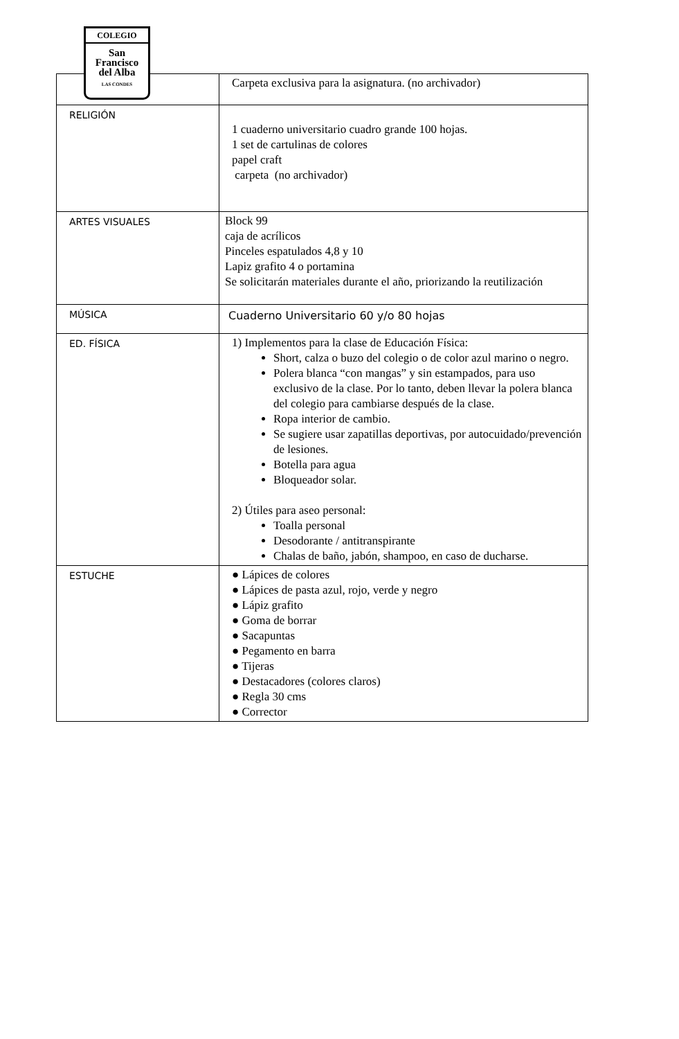COLEGIO
San
Francisco
del Alba
LAS CONDES
| | Carpeta exclusiva para la asignatura. (no archivador) |
| RELIGIÓN | 1 cuaderno universitario cuadro grande 100 hojas. 1 set de cartulinas de colores papel craft carpeta (no archivador) |
| ARTES VISUALES | Block 99 caja de acrílicos Pinceles espatulados 4,8 y 10 Lapiz grafito 4 o portamina Se solicitarán materiales durante el año, priorizando la reutilización |
| MÚSICA | Cuaderno Universitario 60 y/o 80 hojas |
| ED. FÍSICA | 1) Implementos para la clase de Educación Física: Short, calza o buzo del colegio o de color azul marino o negro. Polera blanca “con mangas” y sin estampados, para uso exclusivo de la clase. Por lo tanto, deben llevar la polera blanca del colegio para cambiarse después de la clase. Ropa interior de cambio. Se sugiere usar zapatillas deportivas, por autocuidado/prevención de lesiones. Botella para agua Bloqueador solar. 2) Útiles para aseo personal: Toalla personal Desodorante / antitranspirante Chalas de baño, jabón, shampoo, en caso de ducharse. |
| ESTUCHE | ● Lápices de colores ● Lápices de pasta azul, rojo, verde y negro ● Lápiz grafito ● Goma de borrar ● Sacapuntas ● Pegamento en barra ● Tijeras ● Destacadores (colores claros) ● Regla 30 cms ● Corrector |